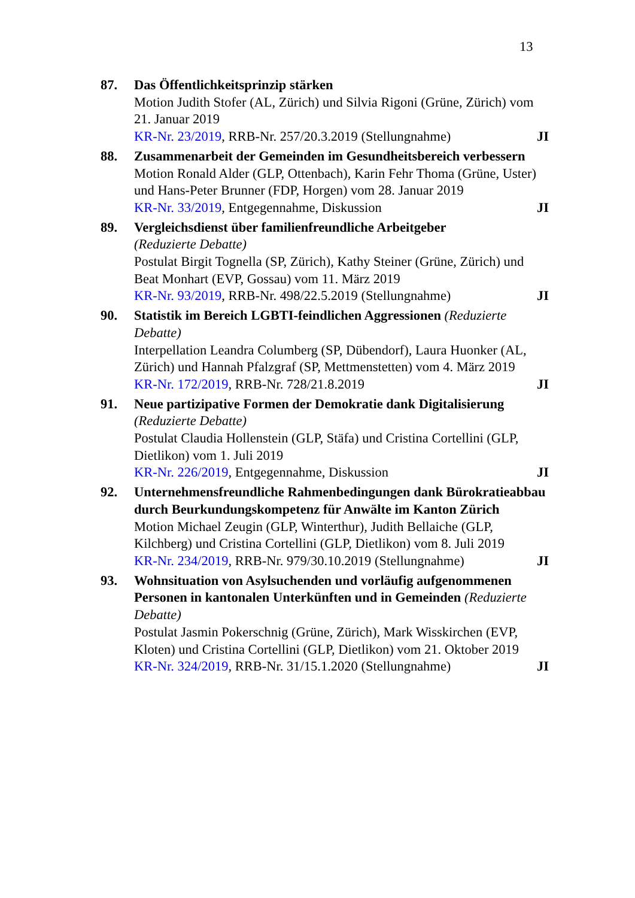13
87. Das Öffentlichkeitsprinzip stärken
Motion Judith Stofer (AL, Zürich) und Silvia Rigoni (Grüne, Zürich) vom 21. Januar 2019
KR-Nr. 23/2019, RRB-Nr. 257/20.3.2019 (Stellungnahme) JI
88. Zusammenarbeit der Gemeinden im Gesundheitsbereich verbessern
Motion Ronald Alder (GLP, Ottenbach), Karin Fehr Thoma (Grüne, Uster) und Hans-Peter Brunner (FDP, Horgen) vom 28. Januar 2019
KR-Nr. 33/2019, Entgegennahme, Diskussion JI
89. Vergleichsdienst über familienfreundliche Arbeitgeber
(Reduzierte Debatte)
Postulat Birgit Tognella (SP, Zürich), Kathy Steiner (Grüne, Zürich) und Beat Monhart (EVP, Gossau) vom 11. März 2019
KR-Nr. 93/2019, RRB-Nr. 498/22.5.2019 (Stellungnahme) JI
90. Statistik im Bereich LGBTI-feindlichen Aggressionen (Reduzierte Debatte)
Interpellation Leandra Columberg (SP, Dübendorf), Laura Huonker (AL, Zürich) und Hannah Pfalzgraf (SP, Mettmenstetten) vom 4. März 2019
KR-Nr. 172/2019, RRB-Nr. 728/21.8.2019 JI
91. Neue partizipative Formen der Demokratie dank Digitalisierung
(Reduzierte Debatte)
Postulat Claudia Hollenstein (GLP, Stäfa) und Cristina Cortellini (GLP, Dietlikon) vom 1. Juli 2019
KR-Nr. 226/2019, Entgegennahme, Diskussion JI
92. Unternehmensfreundliche Rahmenbedingungen dank Bürokratieabbau durch Beurkundungskompetenz für Anwälte im Kanton Zürich
Motion Michael Zeugin (GLP, Winterthur), Judith Bellaiche (GLP, Kilchberg) und Cristina Cortellini (GLP, Dietlikon) vom 8. Juli 2019
KR-Nr. 234/2019, RRB-Nr. 979/30.10.2019 (Stellungnahme) JI
93. Wohnsituation von Asylsuchenden und vorläufig aufgenommenen Personen in kantonalen Unterkünften und in Gemeinden (Reduzierte Debatte)
Postulat Jasmin Pokerschnig (Grüne, Zürich), Mark Wisskirchen (EVP, Kloten) und Cristina Cortellini (GLP, Dietlikon) vom 21. Oktober 2019
KR-Nr. 324/2019, RRB-Nr. 31/15.1.2020 (Stellungnahme) JI